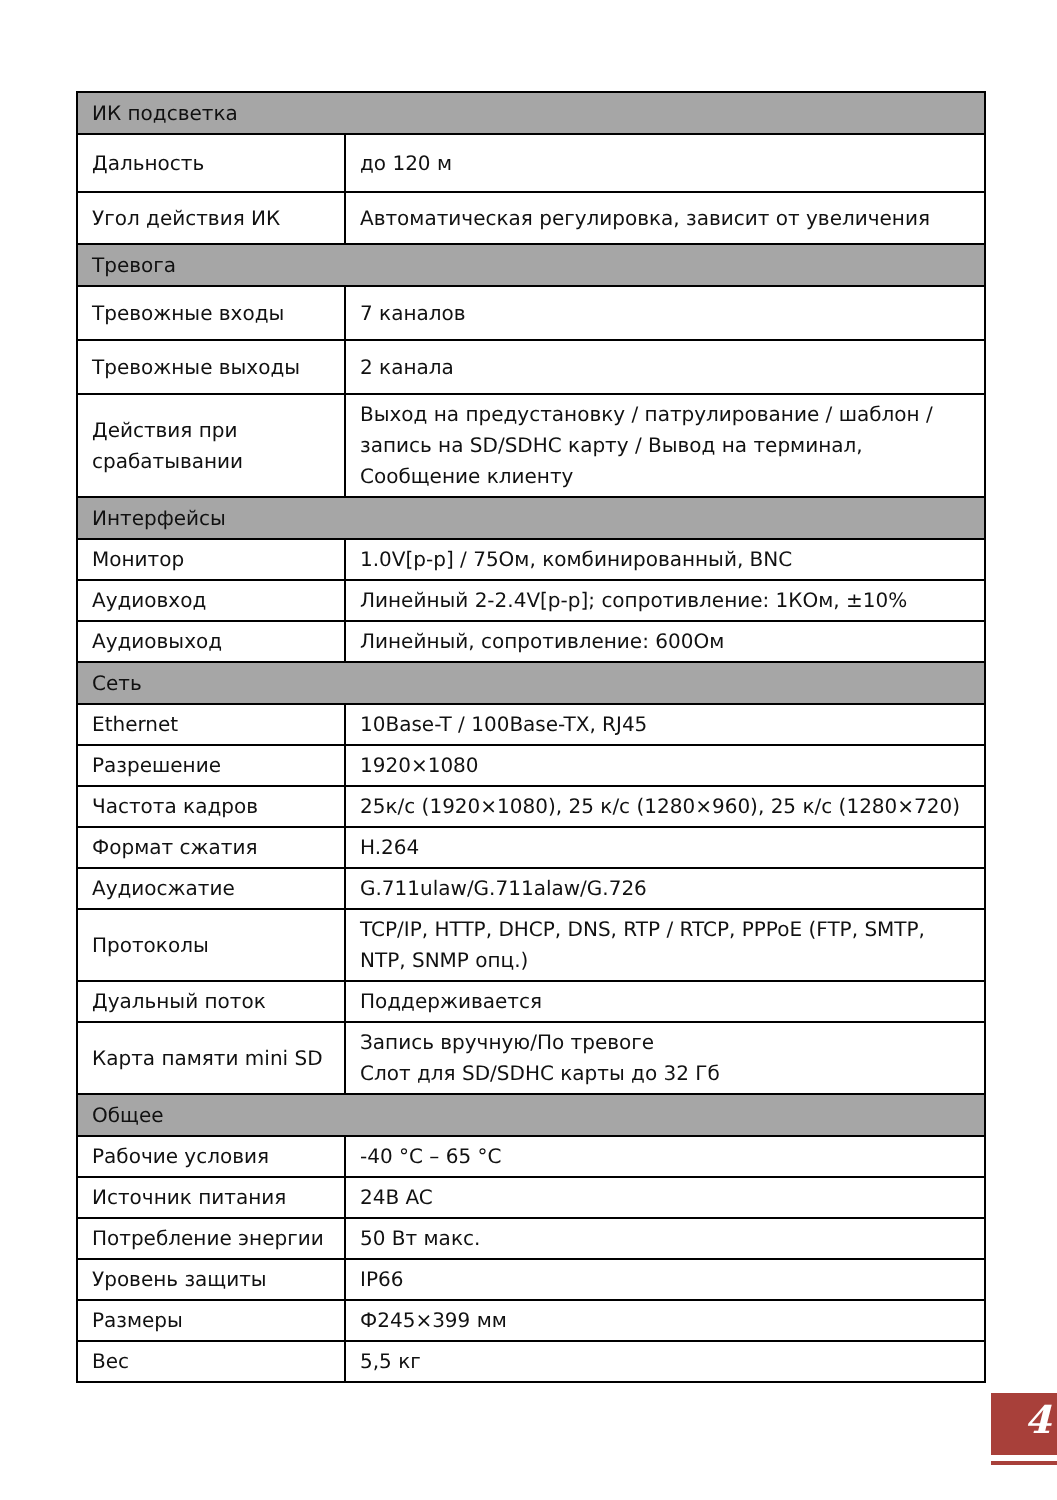| ИК подсветка | |
| Дальность | до 120 м |
| Угол действия ИК | Автоматическая регулировка, зависит от увеличения |
| Тревога | |
| Тревожные входы | 7 каналов |
| Тревожные выходы | 2 канала |
| Действия при срабатывании | Выход на предустановку / патрулирование / шаблон / запись на SD/SDHC карту / Вывод на терминал, Сообщение клиенту |
| Интерфейсы | |
| Монитор | 1.0V[p-p] / 75Ом, комбинированный, BNC |
| Аудиовход | Линейный 2-2.4V[p-p]; сопротивление: 1КОм, ±10% |
| Аудиовыход | Линейный, сопротивление: 600Ом |
| Сеть | |
| Ethernet | 10Base-T / 100Base-TX, RJ45 |
| Разрешение | 1920×1080 |
| Частота кадров | 25к/с (1920×1080), 25 к/с (1280×960), 25 к/с (1280×720) |
| Формат сжатия | H.264 |
| Аудиосжатие | G.711ulaw/G.711alaw/G.726 |
| Протоколы | TCP/IP, HTTP, DHCP, DNS, RTP / RTCP, PPPoE (FTP, SMTP, NTP, SNMP опц.) |
| Дуальный поток | Поддерживается |
| Карта памяти mini SD | Запись вручную/По тревоге Слот для SD/SDHC карты до 32 Гб |
| Общее | |
| Рабочие условия | -40 °C – 65 °C |
| Источник питания | 24B AC |
| Потребление энергии | 50 Вт макс. |
| Уровень защиты | IP66 |
| Размеры | Ф245×399 мм |
| Вес | 5,5 кг |
4